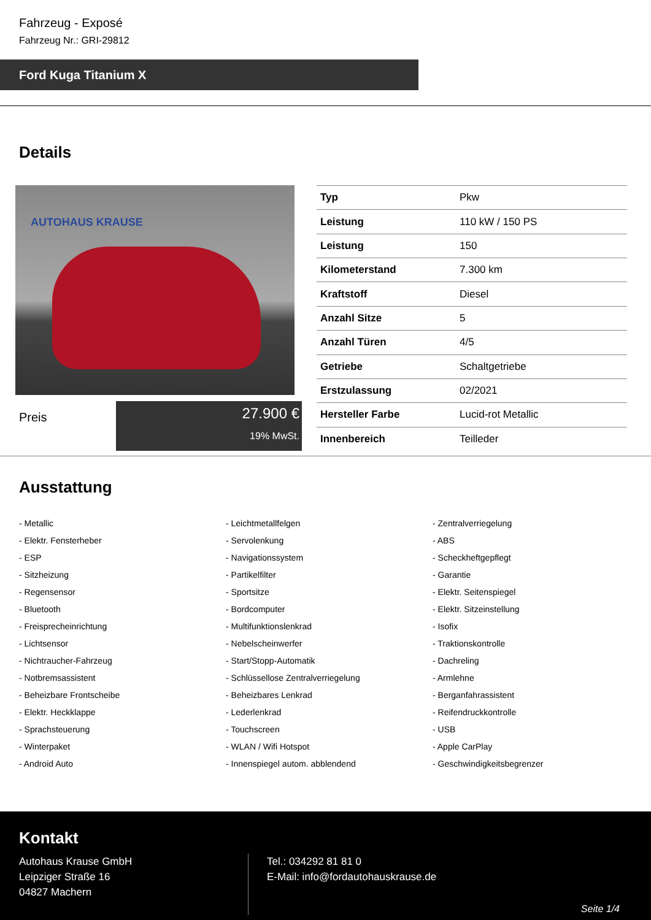Fahrzeug - Exposé
Fahrzeug Nr.: GRI-29812
Ford Kuga Titanium X
Details
AUTOHAUS KRAUSE
Preis
27.900 €
19% MwSt.
| Typ | Pkw |
| Leistung | 110 kW / 150 PS |
| Leistung | 150 |
| Kilometerstand | 7.300 km |
| Kraftstoff | Diesel |
| Anzahl Sitze | 5 |
| Anzahl Türen | 4/5 |
| Getriebe | Schaltgetriebe |
| Erstzulassung | 02/2021 |
| Hersteller Farbe | Lucid-rot Metallic |
| Innenbereich | Teilleder |
Ausstattung
- Metallic
- Leichtmetallfelgen
- Zentralverriegelung
- Elektr. Fensterheber
- Servolenkung
- ABS
- ESP
- Navigationssystem
- Scheckheftgepflegt
- Sitzheizung
- Partikelfilter
- Garantie
- Regensensor
- Sportsitze
- Elektr. Seitenspiegel
- Bluetooth
- Bordcomputer
- Elektr. Sitzeinstellung
- Freisprecheinrichtung
- Multifunktionslenkrad
- Isofix
- Lichtsensor
- Nebelscheinwerfer
- Traktionskontrolle
- Nichtraucher-Fahrzeug
- Start/Stopp-Automatik
- Dachreling
- Notbremsassistent
- Schlüssellose Zentralverriegelung
- Armlehne
- Beheizbare Frontscheibe
- Beheizbares Lenkrad
- Berganfahrassistent
- Elektr. Heckklappe
- Lederlenkrad
- Reifendruckkontrolle
- Sprachsteuerung
- Touchscreen
- USB
- Winterpaket
- WLAN / Wifi Hotspot
- Apple CarPlay
- Android Auto
- Innenspiegel autom. abblendend
- Geschwindigkeitsbegrenzer
Kontakt
Autohaus Krause GmbH
Leipziger Straße 16
04827 Machern
Tel.: 034292 81 81 0
E-Mail: info@fordautohauskrause.de
Seite 1/4